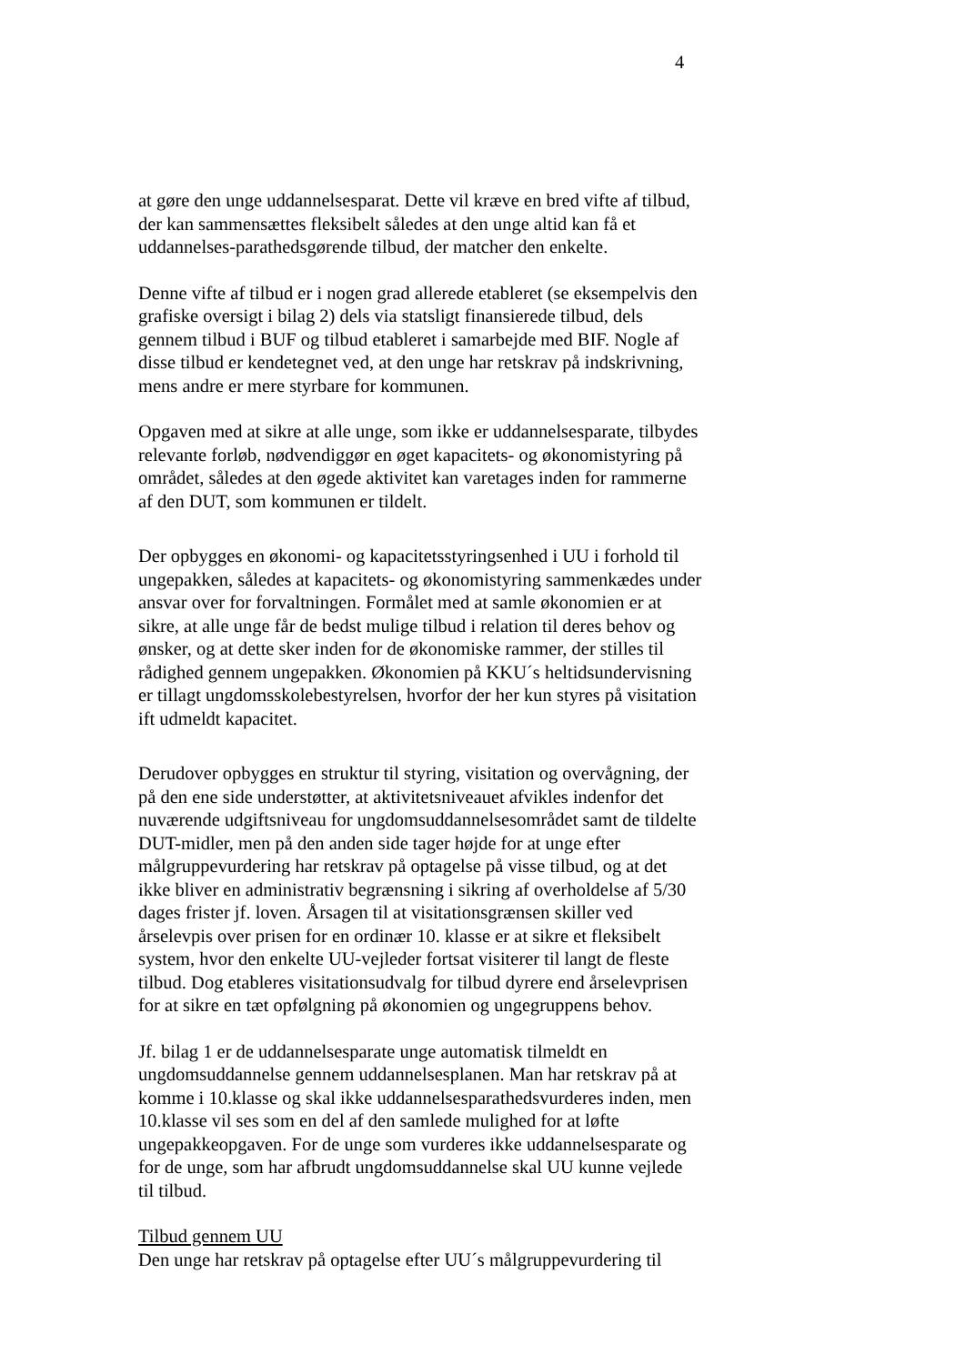4
at gøre den unge uddannelsesparat. Dette vil kræve en bred vifte af tilbud, der kan sammensættes fleksibelt således at den unge altid kan få et uddannelses-parathedsgørende tilbud, der matcher den enkelte.
Denne vifte af tilbud er i nogen grad allerede etableret (se eksempelvis den grafiske oversigt i bilag 2) dels via statsligt finansierede tilbud, dels gennem tilbud i BUF og tilbud etableret i samarbejde med BIF. Nogle af disse tilbud er kendetegnet ved, at den unge har retskrav på indskrivning, mens andre er mere styrbare for kommunen.
Opgaven med at sikre at alle unge, som ikke er uddannelsesparate, tilbydes relevante forløb, nødvendiggør en øget kapacitets- og økonomistyring på området, således at den øgede aktivitet kan varetages inden for rammerne af den DUT, som kommunen er tildelt.
Der opbygges en økonomi- og kapacitetsstyringsenhed i UU i forhold til ungepakken, således at kapacitets- og økonomistyring sammenkædes under ansvar over for forvaltningen. Formålet med at samle økonomien er at sikre, at alle unge får de bedst mulige tilbud i relation til deres behov og ønsker, og at dette sker inden for de økonomiske rammer, der stilles til rådighed gennem ungepakken. Økonomien på KKU´s heltidsundervisning er tillagt ungdomsskolebestyrelsen, hvorfor der her kun styres på visitation ift udmeldt kapacitet.
Derudover opbygges en struktur til styring, visitation og overvågning, der på den ene side understøtter, at aktivitetsniveauet afvikles indenfor det nuværende udgiftsniveau for ungdomsuddannelsesområdet samt de tildelte DUT-midler, men på den anden side tager højde for at unge efter målgruppevurdering har retskrav på optagelse på visse tilbud, og at det ikke bliver en administrativ begrænsning i sikring af overholdelse af 5/30 dages frister jf. loven. Årsagen til at visitationsgrænsen skiller ved årselevpis over prisen for en ordinær 10. klasse er at sikre et fleksibelt system, hvor den enkelte UU-vejleder fortsat visiterer til langt de fleste tilbud. Dog etableres visitationsudvalg for tilbud dyrere end årselevprisen for at sikre en tæt opfølgning på økonomien og ungegruppens behov.
Jf. bilag 1 er de uddannelsesparate unge automatisk tilmeldt en ungdomsuddannelse gennem uddannelsesplanen. Man har retskrav på at komme i 10.klasse og skal ikke uddannelsesparathedsvurderes inden, men 10.klasse vil ses som en del af den samlede mulighed for at løfte ungepakkeopgaven. For de unge som vurderes ikke uddannelsesparate og for de unge, som har afbrudt ungdomsuddannelse skal UU kunne vejlede til tilbud.
Tilbud gennem UU
Den unge har retskrav på optagelse efter UU´s målgruppevurdering til